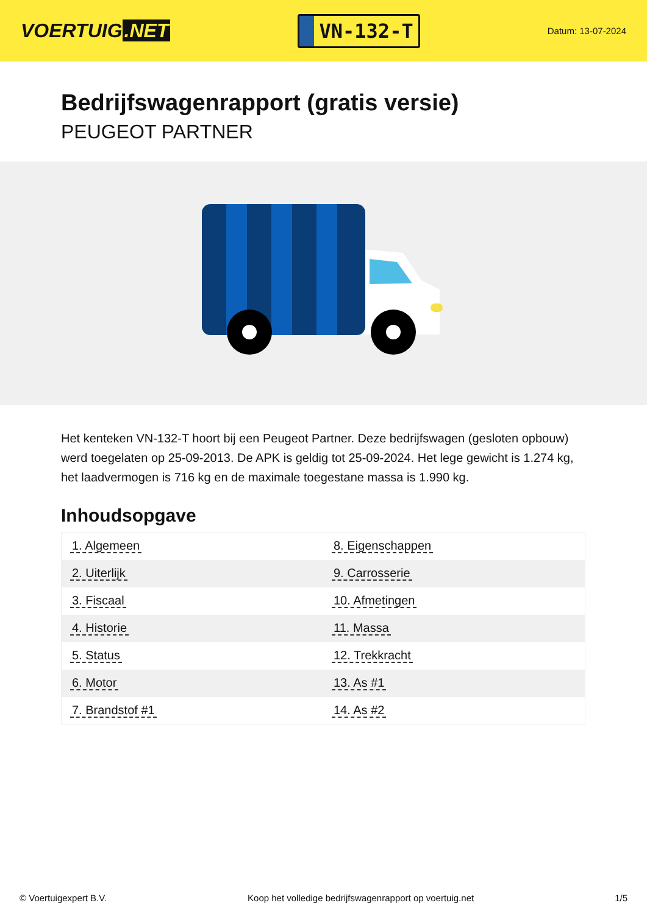VOERTUIG.NET
VN-132-T
Datum: 13-07-2024
Bedrijfswagenrapport (gratis versie)
PEUGEOT PARTNER
Het kenteken VN-132-T hoort bij een Peugeot Partner. Deze bedrijfswagen (gesloten opbouw) werd toegelaten op 25-09-2013. De APK is geldig tot 25-09-2024. Het lege gewicht is 1.274 kg, het laadvermogen is 716 kg en de maximale toegestane massa is 1.990 kg.
Inhoudsopgave
| 1. Algemeen | 8. Eigenschappen |
| 2. Uiterlijk | 9. Carrosserie |
| 3. Fiscaal | 10. Afmetingen |
| 4. Historie | 11. Massa |
| 5. Status | 12. Trekkracht |
| 6. Motor | 13. As #1 |
| 7. Brandstof #1 | 14. As #2 |
© Voertuigexpert B.V. Koop het volledige bedrijfswagenrapport op voertuig.net
1/5